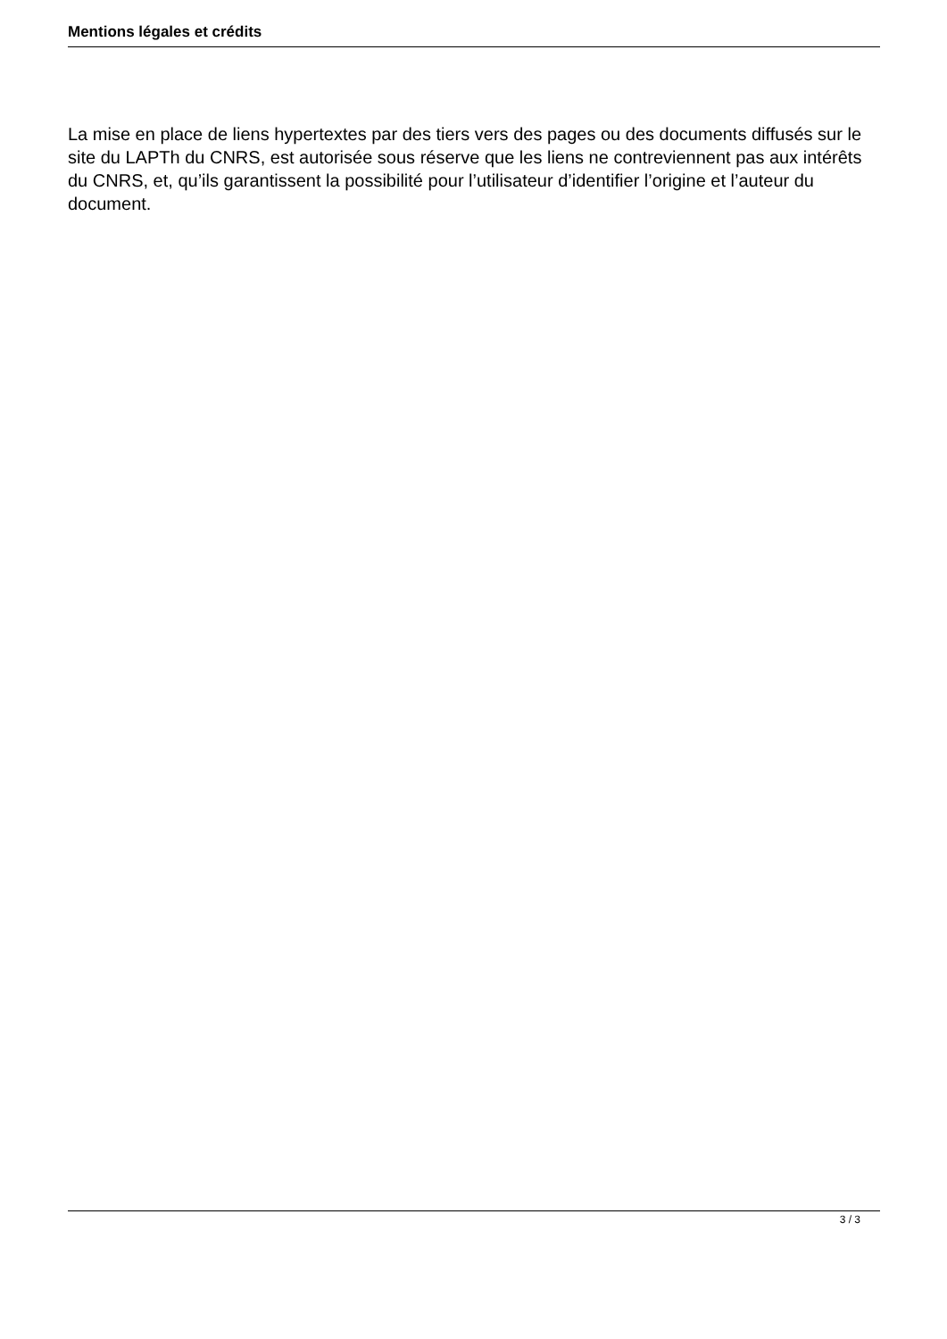Mentions légales et crédits
La mise en place de liens hypertextes par des tiers vers des pages ou des documents diffusés sur le site du LAPTh du CNRS, est autorisée sous réserve que les liens ne contreviennent pas aux intérêts du CNRS, et, qu’ils garantissent la possibilité pour l’utilisateur d’identifier l’origine et l’auteur du document.
3 / 3